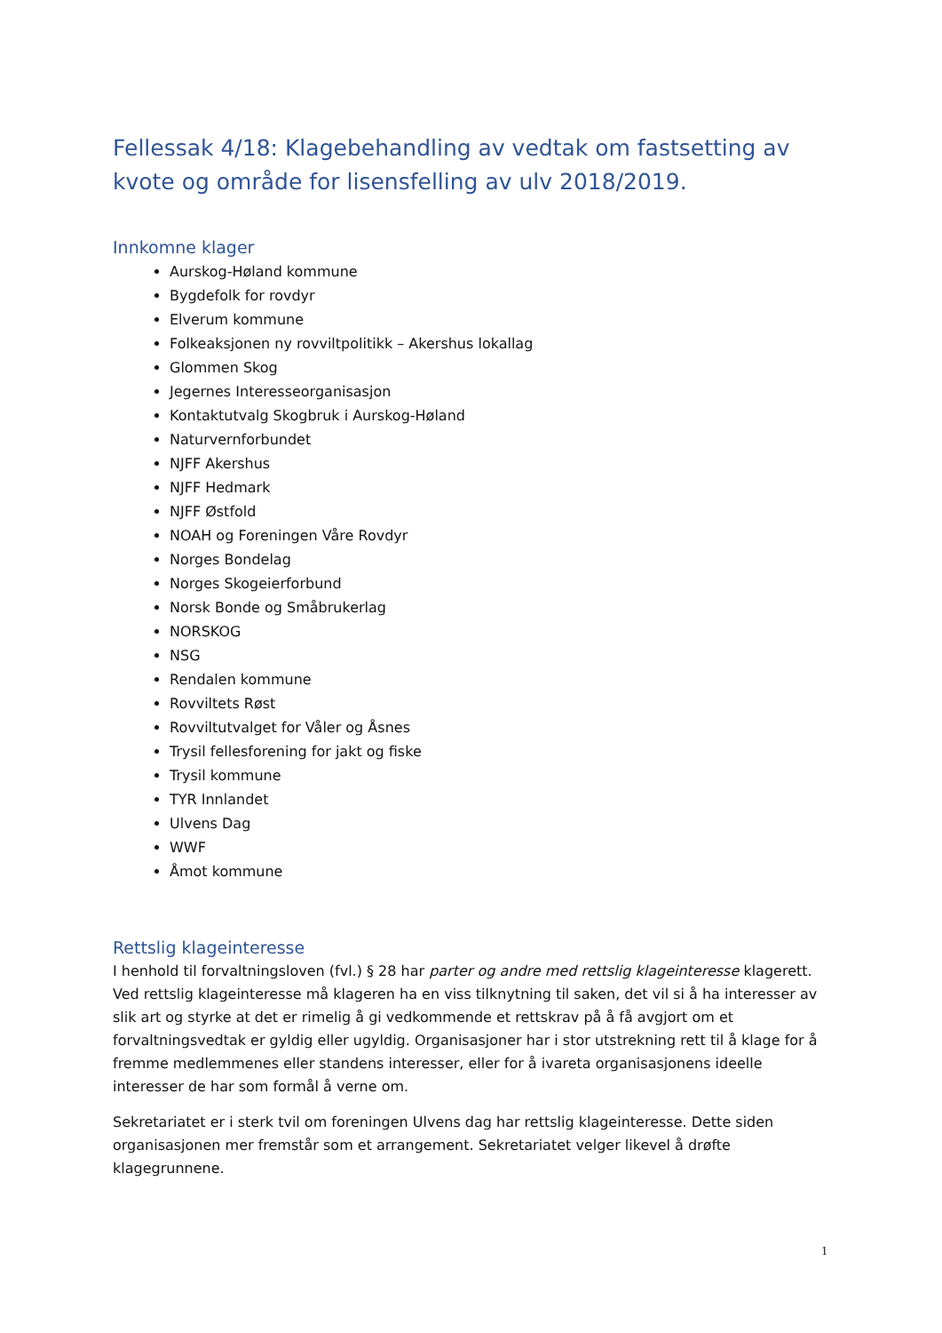Fellessak 4/18: Klagebehandling av vedtak om fastsetting av kvote og område for lisensfelling av ulv 2018/2019.
Innkomne klager
Aurskog-Høland kommune
Bygdefolk for rovdyr
Elverum kommune
Folkeaksjonen ny rovviltpolitikk – Akershus lokallag
Glommen Skog
Jegernes Interesseorganisasjon
Kontaktutvalg Skogbruk i Aurskog-Høland
Naturvernforbundet
NJFF Akershus
NJFF Hedmark
NJFF Østfold
NOAH og Foreningen Våre Rovdyr
Norges Bondelag
Norges Skogeierforbund
Norsk Bonde og Småbrukerlag
NORSKOG
NSG
Rendalen kommune
Rovviltets Røst
Rovviltutvalget for Våler og Åsnes
Trysil fellesforening for jakt og fiske
Trysil kommune
TYR Innlandet
Ulvens Dag
WWF
Åmot kommune
Rettslig klageinteresse
I henhold til forvaltningsloven (fvl.) § 28 har parter og andre med rettslig klageinteresse klagerett. Ved rettslig klageinteresse må klageren ha en viss tilknytning til saken, det vil si å ha interesser av slik art og styrke at det er rimelig å gi vedkommende et rettskrav på å få avgjort om et forvaltningsvedtak er gyldig eller ugyldig. Organisasjoner har i stor utstrekning rett til å klage for å fremme medlemmenes eller standens interesser, eller for å ivareta organisasjonens ideelle interesser de har som formål å verne om.
Sekretariatet er i sterk tvil om foreningen Ulvens dag har rettslig klageinteresse. Dette siden organisasjonen mer fremstår som et arrangement. Sekretariatet velger likevel å drøfte klagegrunnene.
1